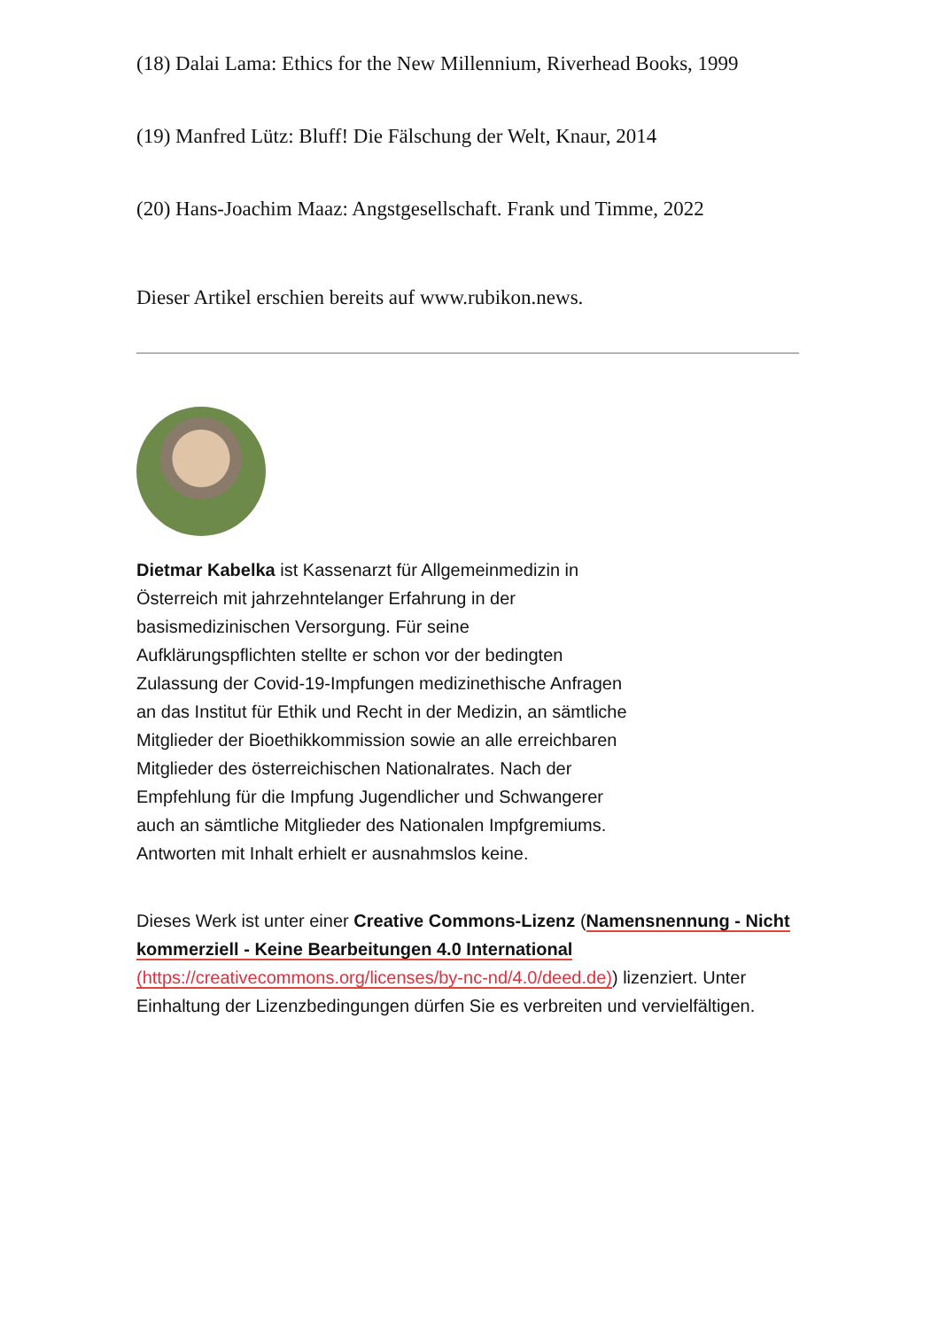(18) Dalai Lama: Ethics for the New Millennium, Riverhead Books, 1999
(19) Manfred Lütz: Bluff! Die Fälschung der Welt, Knaur, 2014
(20) Hans-Joachim Maaz: Angstgesellschaft. Frank und Timme, 2022
Dieser Artikel erschien bereits auf www.rubikon.news.
Dietmar Kabelka ist Kassenarzt für Allgemeinmedizin in Österreich mit jahrzehntelanger Erfahrung in der basismedizinischen Versorgung. Für seine Aufklärungspflichten stellte er schon vor der bedingten Zulassung der Covid-19-Impfungen medizinethische Anfragen an das Institut für Ethik und Recht in der Medizin, an sämtliche Mitglieder der Bioethikkommission sowie an alle erreichbaren Mitglieder des österreichischen Nationalrates. Nach der Empfehlung für die Impfung Jugendlicher und Schwangerer auch an sämtliche Mitglieder des Nationalen Impfgremiums. Antworten mit Inhalt erhielt er ausnahmslos keine.
Dieses Werk ist unter einer Creative Commons-Lizenz (Namensnennung - Nicht kommerziell - Keine Bearbeitungen 4.0 International (https://creativecommons.org/licenses/by-nc-nd/4.0/deed.de)) lizenziert. Unter Einhaltung der Lizenzbedingungen dürfen Sie es verbreiten und vervielfältigen.